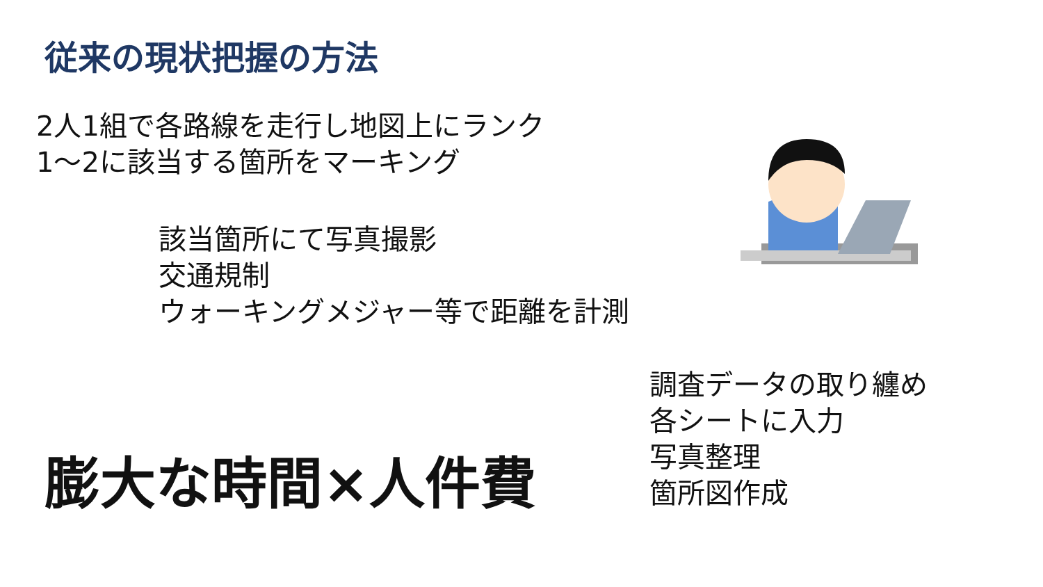従来の現状把握の方法
2人1組で各路線を走行し地図上にランク
1～2に該当する箇所をマーキング
該当箇所にて写真撮影
交通規制
ウォーキングメジャー等で距離を計測
調査データの取り纏め
各シートに入力
写真整理
箇所図作成
膨大な時間×人件費